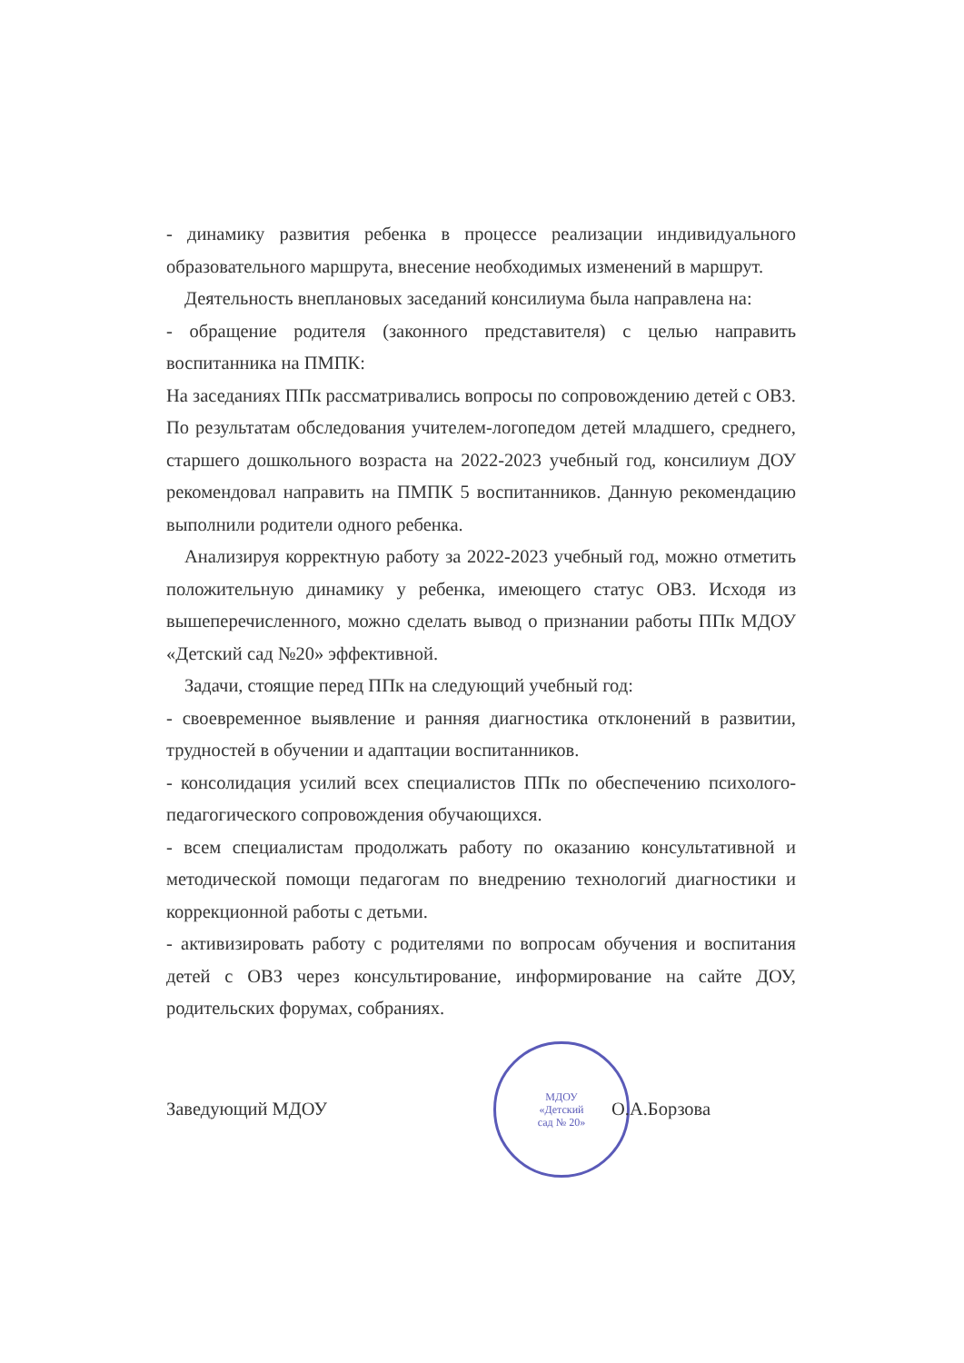- динамику развития ребенка в процессе реализации индивидуального образовательного маршрута, внесение необходимых изменений в маршрут.
Деятельность внеплановых заседаний консилиума была направлена на:
- обращение родителя (законного представителя) с целью направить воспитанника на ПМПК:
На заседаниях ППк рассматривались вопросы по сопровождению детей с ОВЗ. По результатам обследования учителем-логопедом детей младшего, среднего, старшего дошкольного возраста на 2022-2023 учебный год, консилиум ДОУ рекомендовал направить на ПМПК 5 воспитанников. Данную рекомендацию выполнили родители одного ребенка.
Анализируя корректную работу за 2022-2023 учебный год, можно отметить положительную динамику у ребенка, имеющего статус ОВЗ. Исходя из вышеперечисленного, можно сделать вывод о признании работы ППк МДОУ «Детский сад №20» эффективной.
Задачи, стоящие перед ППк на следующий учебный год:
- своевременное выявление и ранняя диагностика отклонений в развитии, трудностей в обучении и адаптации воспитанников.
- консолидация усилий всех специалистов ППк по обеспечению психолого-педагогического сопровождения обучающихся.
- всем специалистам продолжать работу по оказанию консультативной и методической помощи педагогам по внедрению технологий диагностики и коррекционной работы с детьми.
- активизировать работу с родителями по вопросам обучения и воспитания детей с ОВЗ через консультирование, информирование на сайте ДОУ, родительских форумах, собраниях.
Заведующий МДОУ
МДОУ
«Детский
сад № 20»
О.А.Борзова